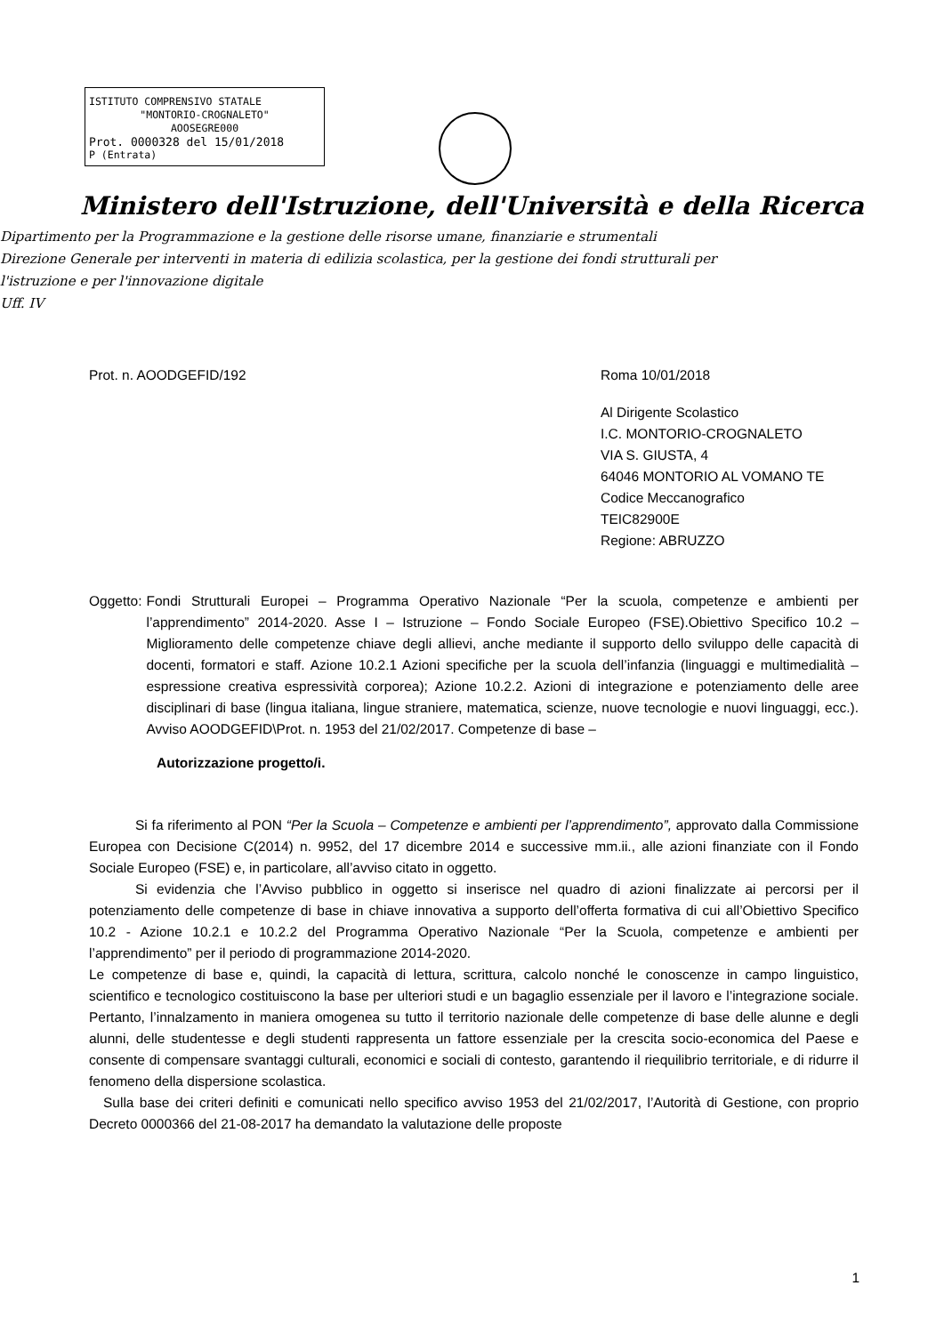ISTITUTO COMPRENSIVO STATALE
"MONTORIO-CROGNALETO"
AOOSEGRE000
Prot. 0000328 del 15/01/2018
P (Entrata)
Ministero dell'Istruzione, dell'Università e della Ricerca
Dipartimento per la Programmazione e la gestione delle risorse umane, finanziarie e strumentali
Direzione Generale per interventi in materia di edilizia scolastica, per la gestione dei fondi strutturali per
l'istruzione e per l'innovazione digitale
Uff. IV
Prot. n. AOODGEFID/192 Roma 10/01/2018
Al Dirigente Scolastico
I.C. MONTORIO-CROGNALETO
VIA S. GIUSTA, 4
64046 MONTORIO AL VOMANO TE
Codice Meccanografico
TEIC82900E
Regione: ABRUZZO
Oggetto: Fondi Strutturali Europei – Programma Operativo Nazionale “Per la scuola, competenze e ambienti per l’apprendimento” 2014-2020. Asse I – Istruzione – Fondo Sociale Europeo (FSE).Obiettivo Specifico 10.2 – Miglioramento delle competenze chiave degli allievi, anche mediante il supporto dello sviluppo delle capacità di docenti, formatori e staff. Azione 10.2.1 Azioni specifiche per la scuola dell’infanzia (linguaggi e multimedialità –espressione creativa espressività corporea); Azione 10.2.2. Azioni di integrazione e potenziamento delle aree disciplinari di base (lingua italiana, lingue straniere, matematica, scienze, nuove tecnologie e nuovi linguaggi, ecc.). Avviso AOODGEFID\Prot. n. 1953 del 21/02/2017. Competenze di base –
Autorizzazione progetto/i.
Si fa riferimento al PON “Per la Scuola – Competenze e ambienti per l’apprendimento”, approvato dalla Commissione Europea con Decisione C(2014) n. 9952, del 17 dicembre 2014 e successive mm.ii., alle azioni finanziate con il Fondo Sociale Europeo (FSE) e, in particolare, all’avviso citato in oggetto.
Si evidenzia che l’Avviso pubblico in oggetto si inserisce nel quadro di azioni finalizzate ai percorsi per il potenziamento delle competenze di base in chiave innovativa a supporto dell’offerta formativa di cui all’Obiettivo Specifico 10.2 - Azione 10.2.1 e 10.2.2 del Programma Operativo Nazionale “Per la Scuola, competenze e ambienti per l’apprendimento” per il periodo di programmazione 2014-2020.
Le competenze di base e, quindi, la capacità di lettura, scrittura, calcolo nonché le conoscenze in campo linguistico, scientifico e tecnologico costituiscono la base per ulteriori studi e un bagaglio essenziale per il lavoro e l’integrazione sociale. Pertanto, l’innalzamento in maniera omogenea su tutto il territorio nazionale delle competenze di base delle alunne e degli alunni, delle studentesse e degli studenti rappresenta un fattore essenziale per la crescita socio-economica del Paese e consente di compensare svantaggi culturali, economici e sociali di contesto, garantendo il riequilibrio territoriale, e di ridurre il fenomeno della dispersione scolastica.
Sulla base dei criteri definiti e comunicati nello specifico avviso 1953 del 21/02/2017, l’Autorità di Gestione, con proprio Decreto 0000366 del 21-08-2017 ha demandato la valutazione delle proposte
1